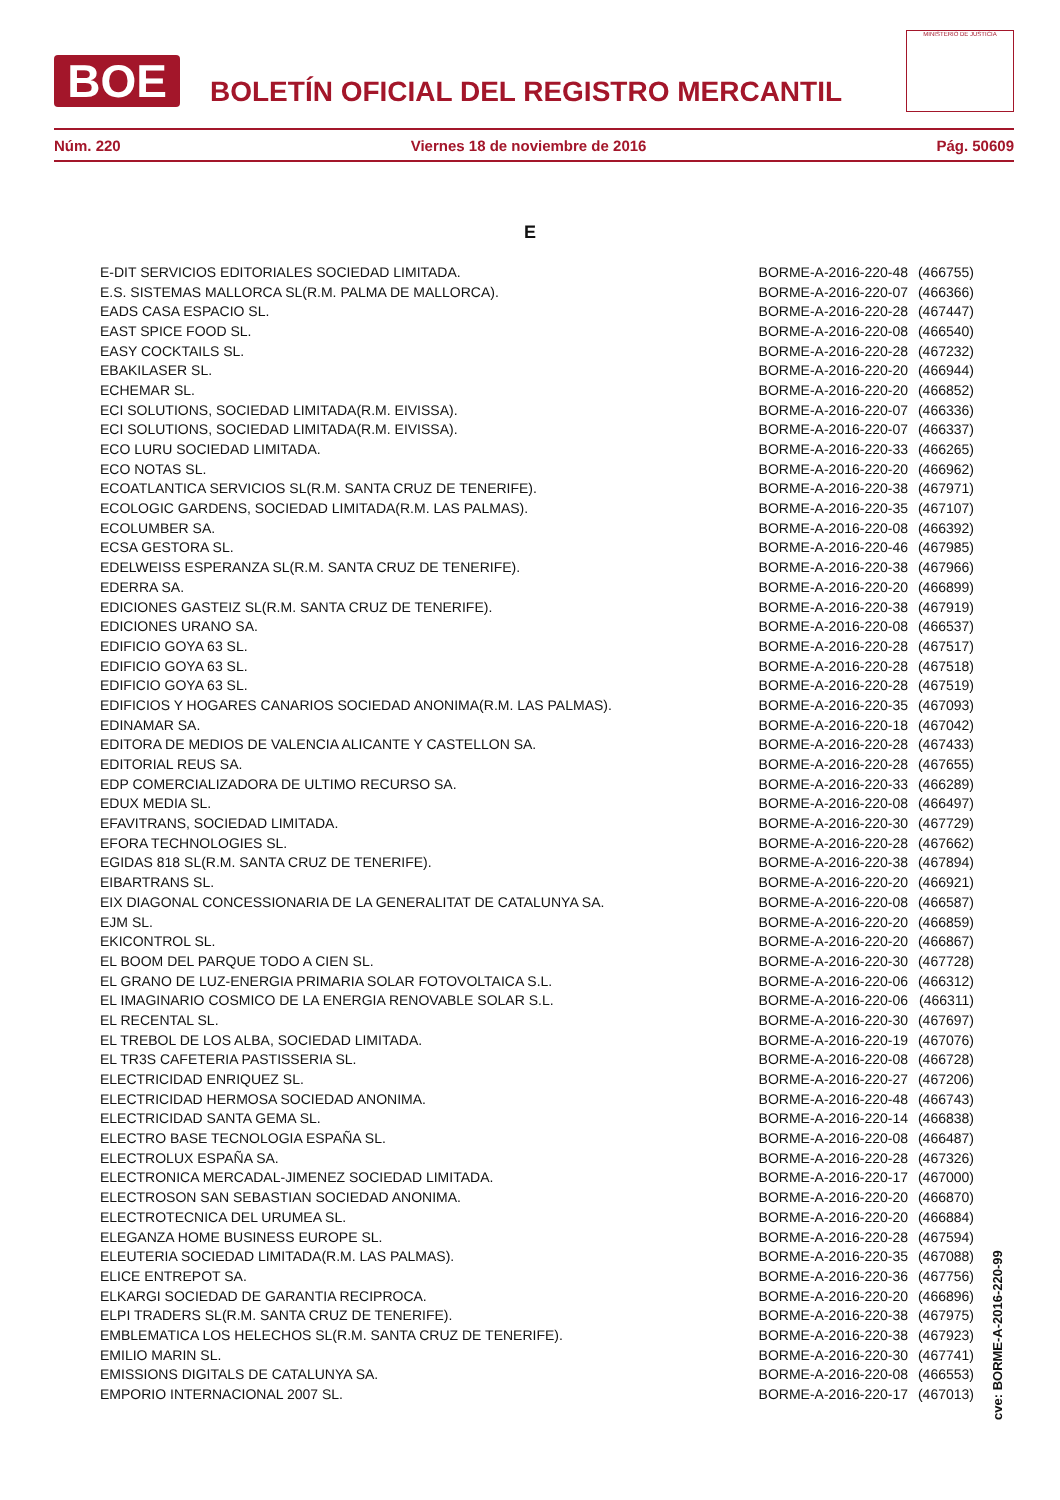BOE
BOLETÍN OFICIAL DEL REGISTRO MERCANTIL
MINISTERIO DE JUSTICIA
Núm. 220 Viernes 18 de noviembre de 2016 Pág. 50609
E
| E-DIT SERVICIOS EDITORIALES SOCIEDAD LIMITADA. | BORME-A-2016-220-48 | (466755) |
| E.S. SISTEMAS MALLORCA SL(R.M. PALMA DE MALLORCA). | BORME-A-2016-220-07 | (466366) |
| EADS CASA ESPACIO SL. | BORME-A-2016-220-28 | (467447) |
| EAST SPICE FOOD SL. | BORME-A-2016-220-08 | (466540) |
| EASY COCKTAILS SL. | BORME-A-2016-220-28 | (467232) |
| EBAKILASER SL. | BORME-A-2016-220-20 | (466944) |
| ECHEMAR SL. | BORME-A-2016-220-20 | (466852) |
| ECI SOLUTIONS, SOCIEDAD LIMITADA(R.M. EIVISSA). | BORME-A-2016-220-07 | (466336) |
| ECI SOLUTIONS, SOCIEDAD LIMITADA(R.M. EIVISSA). | BORME-A-2016-220-07 | (466337) |
| ECO LURU SOCIEDAD LIMITADA. | BORME-A-2016-220-33 | (466265) |
| ECO NOTAS SL. | BORME-A-2016-220-20 | (466962) |
| ECOATLANTICA SERVICIOS SL(R.M. SANTA CRUZ DE TENERIFE). | BORME-A-2016-220-38 | (467971) |
| ECOLOGIC GARDENS, SOCIEDAD LIMITADA(R.M. LAS PALMAS). | BORME-A-2016-220-35 | (467107) |
| ECOLUMBER SA. | BORME-A-2016-220-08 | (466392) |
| ECSA GESTORA SL. | BORME-A-2016-220-46 | (467985) |
| EDELWEISS ESPERANZA SL(R.M. SANTA CRUZ DE TENERIFE). | BORME-A-2016-220-38 | (467966) |
| EDERRA SA. | BORME-A-2016-220-20 | (466899) |
| EDICIONES GASTEIZ SL(R.M. SANTA CRUZ DE TENERIFE). | BORME-A-2016-220-38 | (467919) |
| EDICIONES URANO SA. | BORME-A-2016-220-08 | (466537) |
| EDIFICIO GOYA 63 SL. | BORME-A-2016-220-28 | (467517) |
| EDIFICIO GOYA 63 SL. | BORME-A-2016-220-28 | (467518) |
| EDIFICIO GOYA 63 SL. | BORME-A-2016-220-28 | (467519) |
| EDIFICIOS Y HOGARES CANARIOS SOCIEDAD ANONIMA(R.M. LAS PALMAS). | BORME-A-2016-220-35 | (467093) |
| EDINAMAR SA. | BORME-A-2016-220-18 | (467042) |
| EDITORA DE MEDIOS DE VALENCIA ALICANTE Y CASTELLON SA. | BORME-A-2016-220-28 | (467433) |
| EDITORIAL REUS SA. | BORME-A-2016-220-28 | (467655) |
| EDP COMERCIALIZADORA DE ULTIMO RECURSO SA. | BORME-A-2016-220-33 | (466289) |
| EDUX MEDIA SL. | BORME-A-2016-220-08 | (466497) |
| EFAVITRANS, SOCIEDAD LIMITADA. | BORME-A-2016-220-30 | (467729) |
| EFORA TECHNOLOGIES SL. | BORME-A-2016-220-28 | (467662) |
| EGIDAS 818 SL(R.M. SANTA CRUZ DE TENERIFE). | BORME-A-2016-220-38 | (467894) |
| EIBARTRANS SL. | BORME-A-2016-220-20 | (466921) |
| EIX DIAGONAL CONCESSIONARIA DE LA GENERALITAT DE CATALUNYA SA. | BORME-A-2016-220-08 | (466587) |
| EJM SL. | BORME-A-2016-220-20 | (466859) |
| EKICONTROL SL. | BORME-A-2016-220-20 | (466867) |
| EL BOOM DEL PARQUE TODO A CIEN SL. | BORME-A-2016-220-30 | (467728) |
| EL GRANO DE LUZ-ENERGIA PRIMARIA SOLAR FOTOVOLTAICA S.L. | BORME-A-2016-220-06 | (466312) |
| EL IMAGINARIO COSMICO DE LA ENERGIA RENOVABLE SOLAR S.L. | BORME-A-2016-220-06 | (466311) |
| EL RECENTAL SL. | BORME-A-2016-220-30 | (467697) |
| EL TREBOL DE LOS ALBA, SOCIEDAD LIMITADA. | BORME-A-2016-220-19 | (467076) |
| EL TR3S CAFETERIA PASTISSERIA SL. | BORME-A-2016-220-08 | (466728) |
| ELECTRICIDAD ENRIQUEZ SL. | BORME-A-2016-220-27 | (467206) |
| ELECTRICIDAD HERMOSA SOCIEDAD ANONIMA. | BORME-A-2016-220-48 | (466743) |
| ELECTRICIDAD SANTA GEMA SL. | BORME-A-2016-220-14 | (466838) |
| ELECTRO BASE TECNOLOGIA ESPAÑA SL. | BORME-A-2016-220-08 | (466487) |
| ELECTROLUX ESPAÑA SA. | BORME-A-2016-220-28 | (467326) |
| ELECTRONICA MERCADAL-JIMENEZ SOCIEDAD LIMITADA. | BORME-A-2016-220-17 | (467000) |
| ELECTROSON SAN SEBASTIAN SOCIEDAD ANONIMA. | BORME-A-2016-220-20 | (466870) |
| ELECTROTECNICA DEL URUMEA SL. | BORME-A-2016-220-20 | (466884) |
| ELEGANZA HOME BUSINESS EUROPE SL. | BORME-A-2016-220-28 | (467594) |
| ELEUTERIA SOCIEDAD LIMITADA(R.M. LAS PALMAS). | BORME-A-2016-220-35 | (467088) |
| ELICE ENTREPOT SA. | BORME-A-2016-220-36 | (467756) |
| ELKARGI SOCIEDAD DE GARANTIA RECIPROCA. | BORME-A-2016-220-20 | (466896) |
| ELPI TRADERS SL(R.M. SANTA CRUZ DE TENERIFE). | BORME-A-2016-220-38 | (467975) |
| EMBLEMATICA LOS HELECHOS SL(R.M. SANTA CRUZ DE TENERIFE). | BORME-A-2016-220-38 | (467923) |
| EMILIO MARIN SL. | BORME-A-2016-220-30 | (467741) |
| EMISSIONS DIGITALS DE CATALUNYA SA. | BORME-A-2016-220-08 | (466553) |
| EMPORIO INTERNACIONAL 2007 SL. | BORME-A-2016-220-17 | (467013) |
cve: BORME-A-2016-220-99